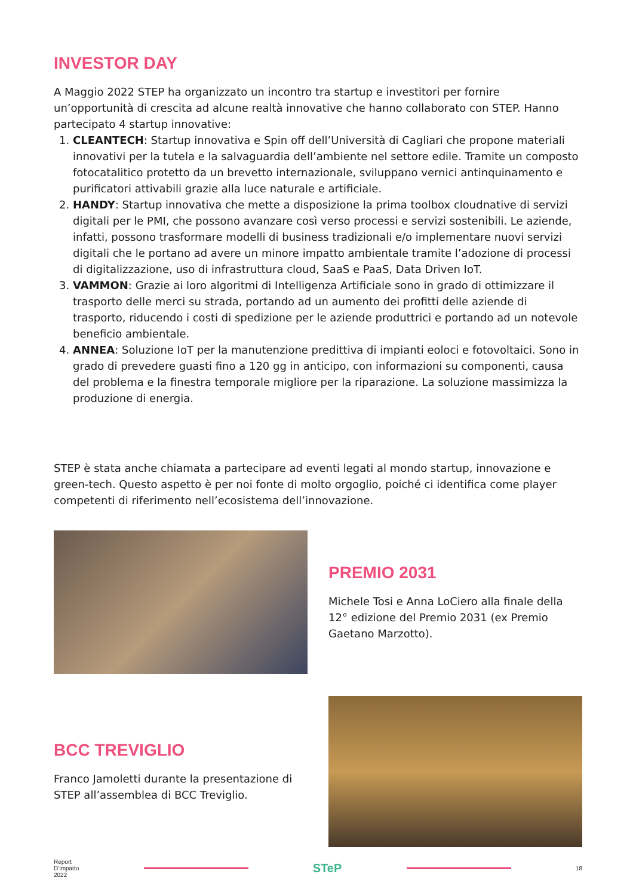INVESTOR DAY
A Maggio 2022 STEP ha organizzato un incontro tra startup e investitori per fornire un’opportunità di crescita ad alcune realtà innovative che hanno collaborato con STEP. Hanno partecipato 4 startup innovative:
1. CLEANTECH: Startup innovativa e Spin off dell’Università di Cagliari che propone materiali innovativi per la tutela e la salvaguardia dell’ambiente nel settore edile. Tramite un composto fotocatalitico protetto da un brevetto internazionale, sviluppano vernici antinquinamento e purificatori attivabili grazie alla luce naturale e artificiale.
2. HANDY: Startup innovativa che mette a disposizione la prima toolbox cloudnative di servizi digitali per le PMI, che possono avanzare così verso processi e servizi sostenibili. Le aziende, infatti, possono trasformare modelli di business tradizionali e/o implementare nuovi servizi digitali che le portano ad avere un minore impatto ambientale tramite l’adozione di processi di digitalizzazione, uso di infrastruttura cloud, SaaS e PaaS, Data Driven IoT.
3. VAMMON: Grazie ai loro algoritmi di Intelligenza Artificiale sono in grado di ottimizzare il trasporto delle merci su strada, portando ad un aumento dei profitti delle aziende di trasporto, riducendo i costi di spedizione per le aziende produttrici e portando ad un notevole beneficio ambientale.
4. ANNEA: Soluzione IoT per la manutenzione predittiva di impianti eoloci e fotovoltaici. Sono in grado di prevedere guasti fino a 120 gg in anticipo, con informazioni su componenti, causa del problema e la finestra temporale migliore per la riparazione. La soluzione massimizza la produzione di energia.
STEP è stata anche chiamata a partecipare ad eventi legati al mondo startup, innovazione e green-tech. Questo aspetto è per noi fonte di molto orgoglio, poiché ci identifica come player competenti di riferimento nell’ecosistema dell’innovazione.
PREMIO 2031
Michele Tosi e Anna LoCiero alla finale della 12° edizione del Premio 2031 (ex Premio Gaetano Marzotto).
BCC TREVIGLIO
Franco Jamoletti durante la presentazione di STEP all’assemblea di BCC Treviglio.
Report
D’impatto
2022
STeP
18